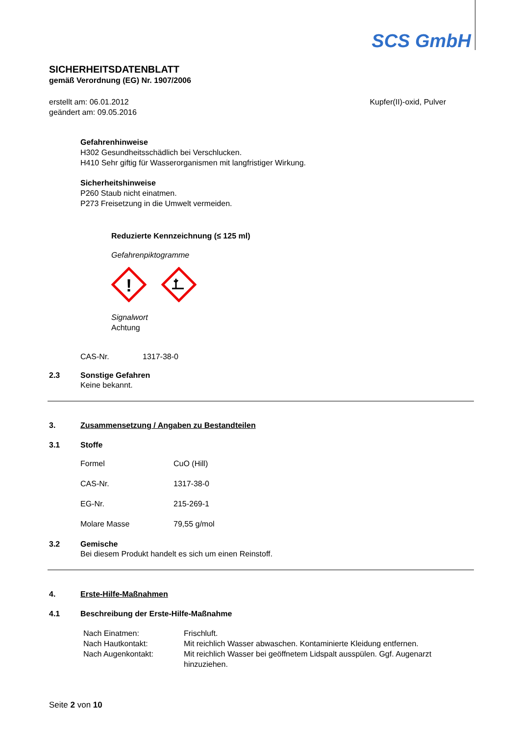SCS GmbH
SICHERHEITSDATENBLATT
gemäß Verordnung (EG) Nr. 1907/2006
erstellt am: 06.01.2012
geändert am: 09.05.2016
Kupfer(II)-oxid, Pulver
Gefahrenhinweise
H302 Gesundheitsschädlich bei Verschlucken.
H410 Sehr giftig für Wasserorganismen mit langfristiger Wirkung.
Sicherheitshinweise
P260 Staub nicht einatmen.
P273 Freisetzung in die Umwelt vermeiden.
Reduzierte Kennzeichnung (≤ 125 ml)
Gefahrenpiktogramme
!
Signalwort
Achtung
CAS-Nr. 1317-38-0
2.3 Sonstige Gefahren
Keine bekannt.
3. Zusammensetzung / Angaben zu Bestandteilen
3.1 Stoffe
| Formel | CuO (Hill) |
| CAS-Nr. | 1317-38-0 |
| EG-Nr. | 215-269-1 |
| Molare Masse | 79,55 g/mol |
3.2 Gemische
Bei diesem Produkt handelt es sich um einen Reinstoff.
4. Erste-Hilfe-Maßnahmen
4.1 Beschreibung der Erste-Hilfe-Maßnahme
| Nach Einatmen: | Frischluft. |
| Nach Hautkontakt: | Mit reichlich Wasser abwaschen. Kontaminierte Kleidung entfernen. |
| Nach Augenkontakt: | Mit reichlich Wasser bei geöffnetem Lidspalt ausspülen. Ggf. Augenarzt hinzuziehen. |
Seite 2 von 10